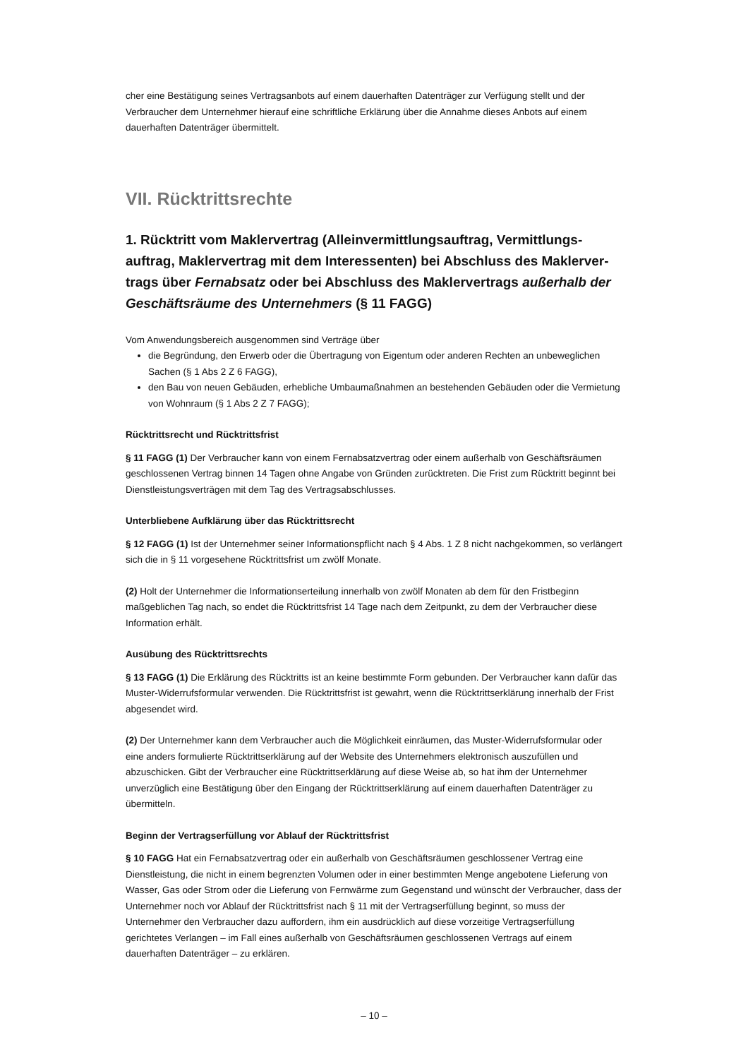cher eine Bestätigung seines Vertragsanbots auf einem dauerhaften Datenträger zur Verfügung stellt und der Verbraucher dem Unternehmer hierauf eine schriftliche Erklärung über die Annahme dieses Anbots auf einem dauerhaften Datenträger übermittelt.
VII. Rücktrittsrechte
1. Rücktritt vom Maklervertrag (Alleinvermittlungsauftrag, Vermittlungs­auftrag, Maklervertrag mit dem Interessenten) bei Abschluss des Maklerver­trags über Fernabsatz oder bei Abschluss des Maklervertrags außerhalb der Geschäftsräume des Unternehmers (§ 11 FAGG)
Vom Anwendungsbereich ausgenommen sind Verträge über
die Begründung, den Erwerb oder die Übertragung von Eigentum oder anderen Rechten an unbewegli­chen Sachen (§ 1 Abs 2 Z 6 FAGG),
den Bau von neuen Gebäuden, erhebliche Umbaumaßnahmen an bestehenden Gebäuden oder die Vermietung von Wohnraum (§ 1 Abs 2 Z 7 FAGG);
Rücktrittsrecht und Rücktrittsfrist
§ 11 FAGG (1) Der Verbraucher kann von einem Fernabsatzvertrag oder einem außerhalb von Geschäfts­räumen geschlossenen Vertrag binnen 14 Tagen ohne Angabe von Gründen zurücktreten. Die Frist zum Rücktritt beginnt bei Dienstleistungsverträgen mit dem Tag des Vertragsabschlusses.
Unterbliebene Aufklärung über das Rücktrittsrecht
§ 12 FAGG (1) Ist der Unternehmer seiner Informationspflicht nach § 4 Abs. 1 Z 8 nicht nachgekommen, so verlängert sich die in § 11 vorgesehene Rücktrittsfrist um zwölf Monate.
(2) Holt der Unternehmer die Informationserteilung innerhalb von zwölf Monaten ab dem für den Fristbe­ginn maßgeblichen Tag nach, so endet die Rücktrittsfrist 14 Tage nach dem Zeitpunkt, zu dem der Verbrau­cher diese Information erhält.
Ausübung des Rücktrittsrechts
§ 13 FAGG (1) Die Erklärung des Rücktritts ist an keine bestimmte Form gebunden. Der Verbraucher kann dafür das Muster-Widerrufsformular verwenden. Die Rücktrittsfrist ist gewahrt, wenn die Rücktrittserklä­rung innerhalb der Frist abgesendet wird.
(2) Der Unternehmer kann dem Verbraucher auch die Möglichkeit einräumen, das Muster-Widerrufsformular oder eine anders formulierte Rücktrittserklärung auf der Website des Unternehmers elektronisch auszufüllen und abzuschicken. Gibt der Verbraucher eine Rücktrittserklärung auf diese Weise ab, so hat ihm der Unternehmer unverzüglich eine Bestätigung über den Eingang der Rücktrittserklärung auf einem dauerhaften Datenträger zu übermitteln.
Beginn der Vertragserfüllung vor Ablauf der Rücktrittsfrist
§ 10 FAGG Hat ein Fernabsatzvertrag oder ein außerhalb von Geschäftsräumen geschlossener Vertrag eine Dienstleistung, die nicht in einem begrenzten Volumen oder in einer bestimmten Menge angebotene Lieferung von Wasser, Gas oder Strom oder die Lieferung von Fernwärme zum Gegenstand und wünscht der Verbraucher, dass der Unternehmer noch vor Ablauf der Rücktrittsfrist nach § 11 mit der Vertragserfüllung beginnt, so muss der Unternehmer den Verbraucher dazu auffordern, ihm ein ausdrücklich auf diese vorzeitige Vertragserfüllung gerichtetes Verlangen – im Fall eines außerhalb von Geschäftsräumen geschlos­senen Vertrags auf einem dauerhaften Datenträger – zu erklären.
– 10 –